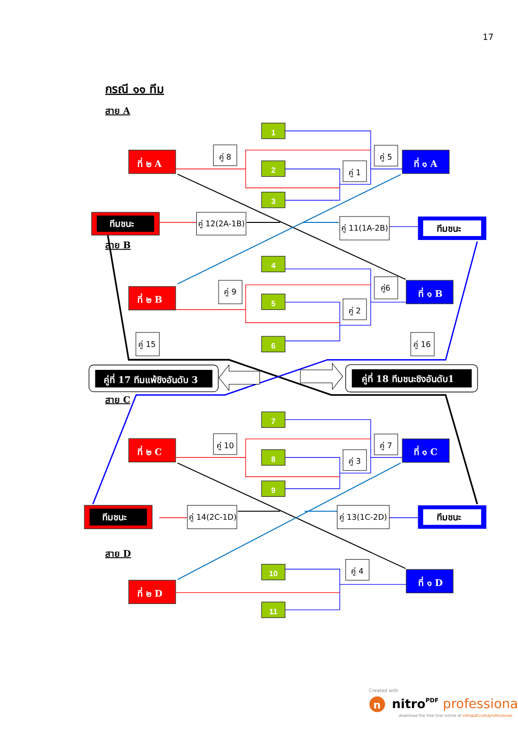17
กรณี ๑๑ ทีม
สาย A
1
2
3
4
5
6
7
8
9
10
11
ที่ ๒ A
ที่ ๑ A
ที่ ๒ B
ที่ ๑ B
ที่ ๒ C
ที่ ๑ C
ที่ ๒ D
ที่ ๑ D
ทีมชนะ
ทีมชนะ
ทีมชนะ
ทีมชนะ
สาย B
สาย C
สาย D
คู่ 8
คู่ 5
คู่ 1
คู่ 12(2A-1B)
คู่ 11(1A-2B)
คู่ 9
คู่6
คู่ 2
คู่ 15
คู่ 16
คู่ที่ 17 ทีมแพ้ชิงอันดับ 3
คู่ที่ 18 ทีมชนะชิงอันดับ1
คู่ 10
คู่ 7
คู่ 3
คู่ 14(2C-1D)
คู่ 13(1C-2D)
คู่ 4
Created with
n
nitroPDF professional
download the free trial online at nitropdf.com/professional